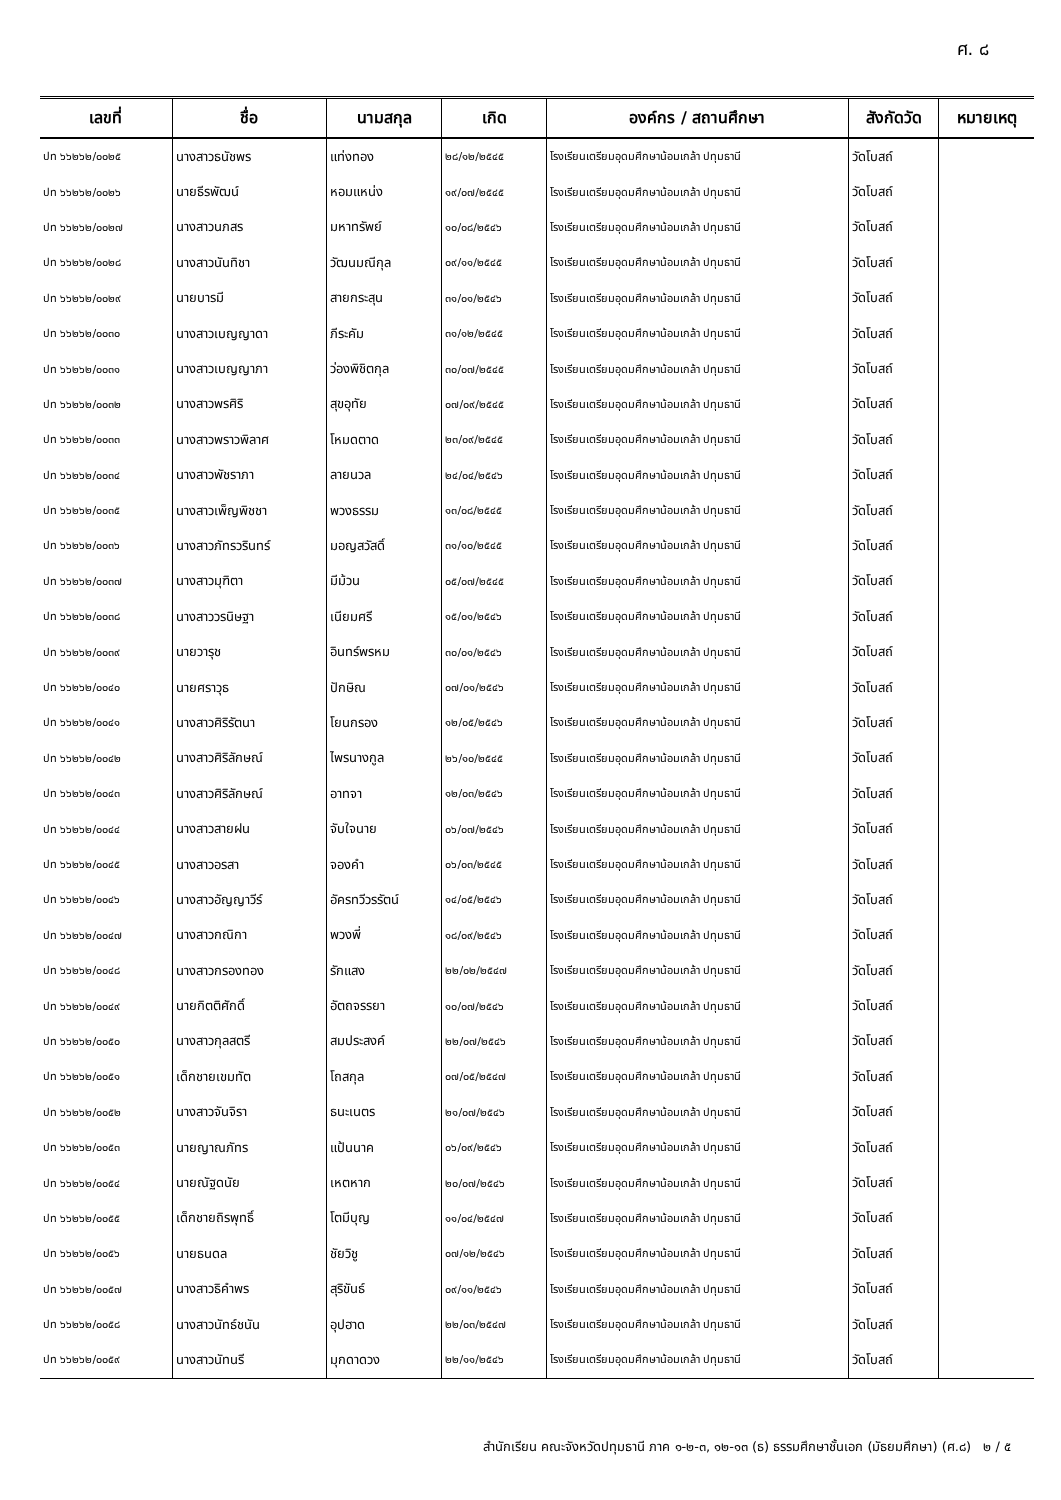ศ. ๘
| เลขที่ | ชื่อ | นามสกุล | เกิด | องค์กร / สถานศึกษา | สังกัดวัด | หมายเหตุ |
| --- | --- | --- | --- | --- | --- | --- |
| ปท ๖๖๒๖๒/๐๐๒๕ | นางสาวธนัชพร | แท่งทอง | ๒๘/๑๒/๒๕๔๕ | โรงเรียนเตรียมอุดมศึกษาน้อมเกล้า ปทุมธานี | วัดโบสถ์ | |
| ปท ๖๖๒๖๒/๐๐๒๖ | นายธีรพัฒน์ | หอมแหน่ง | ๑๙/๐๗/๒๕๔๕ | โรงเรียนเตรียมอุดมศึกษาน้อมเกล้า ปทุมธานี | วัดโบสถ์ | |
| ปท ๖๖๒๖๒/๐๐๒๗ | นางสาวนภสร | มหาทรัพย์ | ๑๐/๐๘/๒๕๔๖ | โรงเรียนเตรียมอุดมศึกษาน้อมเกล้า ปทุมธานี | วัดโบสถ์ | |
| ปท ๖๖๒๖๒/๐๐๒๘ | นางสาวนันทิชา | วัฒนมณีกุล | ๐๙/๑๑/๒๕๔๕ | โรงเรียนเตรียมอุดมศึกษาน้อมเกล้า ปทุมธานี | วัดโบสถ์ | |
| ปท ๖๖๒๖๒/๐๐๒๙ | นายบารมี | สายกระสุน | ๓๑/๐๑/๒๕๔๖ | โรงเรียนเตรียมอุดมศึกษาน้อมเกล้า ปทุมธานี | วัดโบสถ์ | |
| ปท ๖๖๒๖๒/๐๐๓๐ | นางสาวเบญญาดา | ภีระคัม | ๓๑/๑๒/๒๕๔๕ | โรงเรียนเตรียมอุดมศึกษาน้อมเกล้า ปทุมธานี | วัดโบสถ์ | |
| ปท ๖๖๒๖๒/๐๐๓๑ | นางสาวเบญญาภา | ว่องพิชิตกุล | ๓๐/๐๗/๒๕๔๕ | โรงเรียนเตรียมอุดมศึกษาน้อมเกล้า ปทุมธานี | วัดโบสถ์ | |
| ปท ๖๖๒๖๒/๐๐๓๒ | นางสาวพรศิริ | สุขอุทัย | ๐๗/๐๙/๒๕๔๕ | โรงเรียนเตรียมอุดมศึกษาน้อมเกล้า ปทุมธานี | วัดโบสถ์ | |
| ปท ๖๖๒๖๒/๐๐๓๓ | นางสาวพราวพิลาศ | โหมดตาด | ๒๓/๐๙/๒๕๔๕ | โรงเรียนเตรียมอุดมศึกษาน้อมเกล้า ปทุมธานี | วัดโบสถ์ | |
| ปท ๖๖๒๖๒/๐๐๓๔ | นางสาวพัชราภา | ลายนวล | ๒๔/๐๔/๒๕๔๖ | โรงเรียนเตรียมอุดมศึกษาน้อมเกล้า ปทุมธานี | วัดโบสถ์ | |
| ปท ๖๖๒๖๒/๐๐๓๕ | นางสาวเพ็ญพิชชา | พวงธรรม | ๑๓/๐๘/๒๕๔๕ | โรงเรียนเตรียมอุดมศึกษาน้อมเกล้า ปทุมธานี | วัดโบสถ์ | |
| ปท ๖๖๒๖๒/๐๐๓๖ | นางสาวภัทรวรินทร์ | มอญสวัสดิ์ | ๓๑/๑๐/๒๕๔๕ | โรงเรียนเตรียมอุดมศึกษาน้อมเกล้า ปทุมธานี | วัดโบสถ์ | |
| ปท ๖๖๒๖๒/๐๐๓๗ | นางสาวมุฑิตา | มีม้วน | ๐๕/๐๗/๒๕๔๕ | โรงเรียนเตรียมอุดมศึกษาน้อมเกล้า ปทุมธานี | วัดโบสถ์ | |
| ปท ๖๖๒๖๒/๐๐๓๘ | นางสาววรนิษฐา | เนียมศรี | ๑๕/๐๑/๒๕๔๖ | โรงเรียนเตรียมอุดมศึกษาน้อมเกล้า ปทุมธานี | วัดโบสถ์ | |
| ปท ๖๖๒๖๒/๐๐๓๙ | นายวารุช | อินทร์พรหม | ๓๐/๐๑/๒๕๔๖ | โรงเรียนเตรียมอุดมศึกษาน้อมเกล้า ปทุมธานี | วัดโบสถ์ | |
| ปท ๖๖๒๖๒/๐๐๔๐ | นายศราวุธ | ปักษิณ | ๐๗/๐๑/๒๕๔๖ | โรงเรียนเตรียมอุดมศึกษาน้อมเกล้า ปทุมธานี | วัดโบสถ์ | |
| ปท ๖๖๒๖๒/๐๐๔๑ | นางสาวศิริรัตนา | โยนกรอง | ๑๒/๐๕/๒๕๔๖ | โรงเรียนเตรียมอุดมศึกษาน้อมเกล้า ปทุมธานี | วัดโบสถ์ | |
| ปท ๖๖๒๖๒/๐๐๔๒ | นางสาวศิริลักษณ์ | ไพรนางกูล | ๒๖/๑๐/๒๕๔๕ | โรงเรียนเตรียมอุดมศึกษาน้อมเกล้า ปทุมธานี | วัดโบสถ์ | |
| ปท ๖๖๒๖๒/๐๐๔๓ | นางสาวศิริลักษณ์ | อาทจา | ๑๒/๐๓/๒๕๔๖ | โรงเรียนเตรียมอุดมศึกษาน้อมเกล้า ปทุมธานี | วัดโบสถ์ | |
| ปท ๖๖๒๖๒/๐๐๔๔ | นางสาวสายฝน | จับใจนาย | ๐๖/๐๗/๒๕๔๖ | โรงเรียนเตรียมอุดมศึกษาน้อมเกล้า ปทุมธานี | วัดโบสถ์ | |
| ปท ๖๖๒๖๒/๐๐๔๕ | นางสาวอรสา | จองคำ | ๐๖/๐๓/๒๕๔๕ | โรงเรียนเตรียมอุดมศึกษาน้อมเกล้า ปทุมธานี | วัดโบสถ์ | |
| ปท ๖๖๒๖๒/๐๐๔๖ | นางสาวอัญญาวีร์ | อัครทวีวรรัตน์ | ๑๔/๐๕/๒๕๔๖ | โรงเรียนเตรียมอุดมศึกษาน้อมเกล้า ปทุมธานี | วัดโบสถ์ | |
| ปท ๖๖๒๖๒/๐๐๔๗ | นางสาวกณิกา | พวงพี่ | ๑๘/๐๙/๒๕๔๖ | โรงเรียนเตรียมอุดมศึกษาน้อมเกล้า ปทุมธานี | วัดโบสถ์ | |
| ปท ๖๖๒๖๒/๐๐๔๘ | นางสาวกรองทอง | รักแสง | ๒๒/๐๒/๒๕๔๗ | โรงเรียนเตรียมอุดมศึกษาน้อมเกล้า ปทุมธานี | วัดโบสถ์ | |
| ปท ๖๖๒๖๒/๐๐๔๙ | นายกิตติศักดิ์ | อัตถจรรยา | ๑๐/๐๗/๒๕๔๖ | โรงเรียนเตรียมอุดมศึกษาน้อมเกล้า ปทุมธานี | วัดโบสถ์ | |
| ปท ๖๖๒๖๒/๐๐๕๐ | นางสาวกุลสตรี | สมประสงค์ | ๒๒/๐๗/๒๕๔๖ | โรงเรียนเตรียมอุดมศึกษาน้อมเกล้า ปทุมธานี | วัดโบสถ์ | |
| ปท ๖๖๒๖๒/๐๐๕๑ | เด็กชายเขมทัต | โถสกุล | ๐๗/๐๕/๒๕๔๗ | โรงเรียนเตรียมอุดมศึกษาน้อมเกล้า ปทุมธานี | วัดโบสถ์ | |
| ปท ๖๖๒๖๒/๐๐๕๒ | นางสาวจันจิรา | ธนะเนตร | ๒๑/๐๗/๒๕๔๖ | โรงเรียนเตรียมอุดมศึกษาน้อมเกล้า ปทุมธานี | วัดโบสถ์ | |
| ปท ๖๖๒๖๒/๐๐๕๓ | นายญาณภัทร | แป้นนาค | ๐๖/๐๙/๒๕๔๖ | โรงเรียนเตรียมอุดมศึกษาน้อมเกล้า ปทุมธานี | วัดโบสถ์ | |
| ปท ๖๖๒๖๒/๐๐๕๔ | นายณัฐดนัย | เหตหาก | ๒๐/๐๗/๒๕๔๖ | โรงเรียนเตรียมอุดมศึกษาน้อมเกล้า ปทุมธานี | วัดโบสถ์ | |
| ปท ๖๖๒๖๒/๐๐๕๕ | เด็กชายถิรพุทธิ์ | โตมีบุญ | ๑๑/๐๔/๒๕๔๗ | โรงเรียนเตรียมอุดมศึกษาน้อมเกล้า ปทุมธานี | วัดโบสถ์ | |
| ปท ๖๖๒๖๒/๐๐๕๖ | นายธนดล | ชัยวิชู | ๐๗/๑๒/๒๕๔๖ | โรงเรียนเตรียมอุดมศึกษาน้อมเกล้า ปทุมธานี | วัดโบสถ์ | |
| ปท ๖๖๒๖๒/๐๐๕๗ | นางสาวธิคำพร | สุริขันธ์ | ๐๙/๑๑/๒๕๔๖ | โรงเรียนเตรียมอุดมศึกษาน้อมเกล้า ปทุมธานี | วัดโบสถ์ | |
| ปท ๖๖๒๖๒/๐๐๕๘ | นางสาวนัทธ์ชนัน | อุปฮาด | ๒๒/๐๓/๒๕๔๗ | โรงเรียนเตรียมอุดมศึกษาน้อมเกล้า ปทุมธานี | วัดโบสถ์ | |
| ปท ๖๖๒๖๒/๐๐๕๙ | นางสาวนัทนรี | มุกดาดวง | ๒๒/๑๑/๒๕๔๖ | โรงเรียนเตรียมอุดมศึกษาน้อมเกล้า ปทุมธานี | วัดโบสถ์ | |
สำนักเรียน คณะจังหวัดปทุมธานี ภาค ๑-๒-๓, ๑๒-๑๓ (ธ) ธรรมศึกษาชั้นเอก (มัธยมศึกษา) (ศ.๘) ๒ / ๕